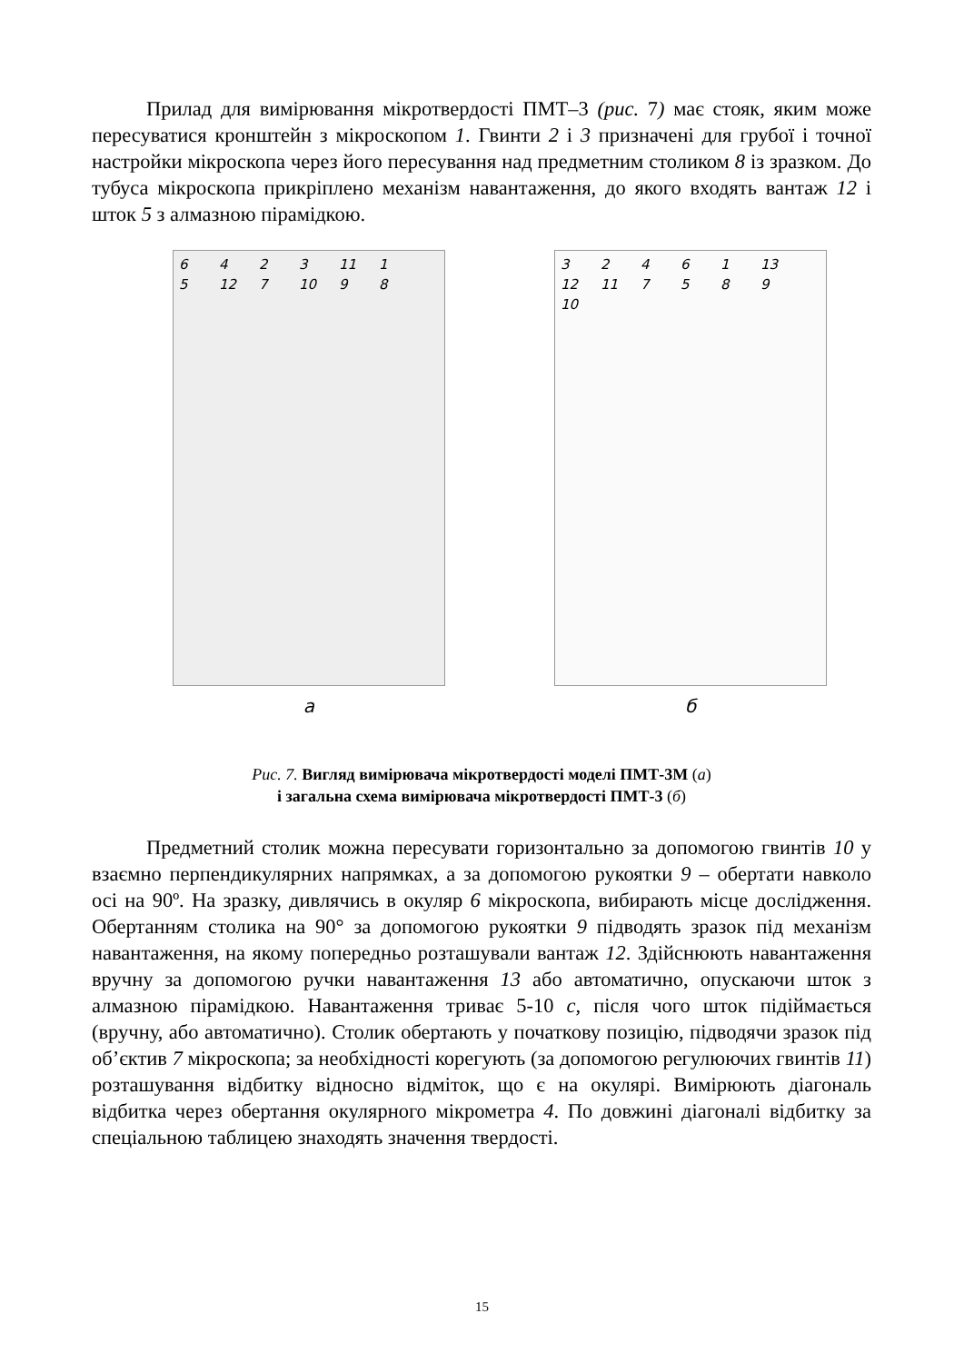Прилад для вимірювання мікротвердості ПМТ–3 (рис. 7) має стояк, яким може пересуватися кронштейн з мікроскопом 1. Гвинти 2 і 3 призначені для грубої і точної настройки мікроскопа через його пересування над предметним столиком 8 із зразком. До тубуса мікроскопа прикріплено механізм навантаження, до якого входять вантаж 12 і шток 5 з алмазною пірамідкою.
6423 11 15 12 7 10 98
а
32461 13 12 11 7589 10
б
Рис. 7. Вигляд вимірювача мікротвердості моделі ПМТ-3М (а)
і загальна схема вимірювача мікротвердості ПМТ-3 (б)
Предметний столик можна пересувати горизонтально за допомогою гвинтів 10 у взаємно перпендикулярних напрямках, а за допомогою рукоятки 9 – обертати навколо осі на 90º. На зразку, дивлячись в окуляр 6 мікроскопа, вибирають місце дослідження. Обертанням столика на 90° за допомогою рукоятки 9 підводять зразок під механізм навантаження, на якому попередньо розташували вантаж 12. Здійснюють навантаження вручну за допомогою ручки навантаження 13 або автоматично, опускаючи шток з алмазною пірамідкою. Навантаження триває 5-10 с, після чого шток підіймається (вручну, або автоматично). Столик обертають у початкову позицію, підводячи зразок під об’єктив 7 мікроскопа; за необхідності корегують (за допомогою регулюючих гвинтів 11) розташування відбитку відносно відміток, що є на окулярі. Вимірюють діагональ відбитка через обертання окулярного мікрометра 4. По довжині діагоналі відбитку за спеціальною таблицею знаходять значення твердості.
15